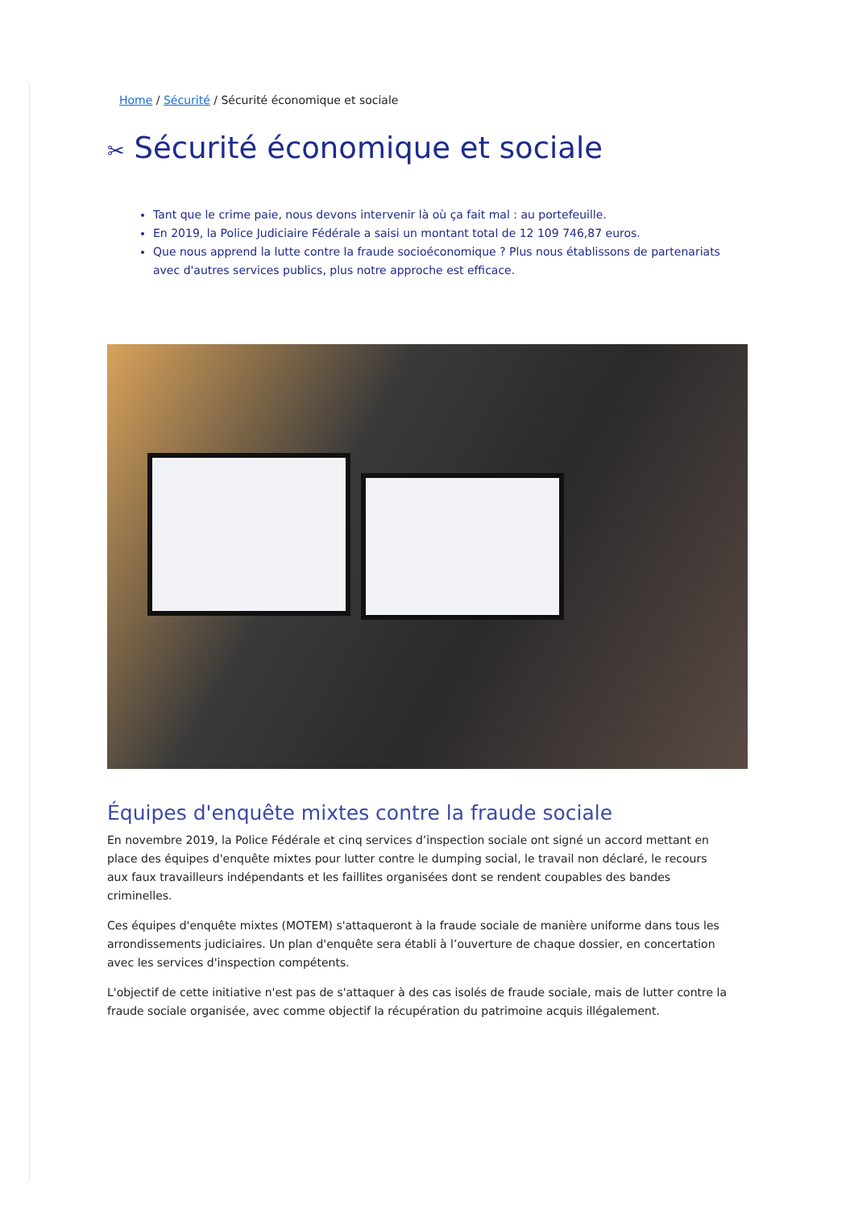Home / Sécurité / Sécurité économique et sociale
✂ Sécurité économique et sociale
Tant que le crime paie, nous devons intervenir là où ça fait mal : au portefeuille.
En 2019, la Police Judiciaire Fédérale a saisi un montant total de 12 109 746,87 euros.
Que nous apprend la lutte contre la fraude socioéconomique ? Plus nous établissons de partenariats avec d'autres services publics, plus notre approche est efficace.
Équipes d'enquête mixtes contre la fraude sociale
En novembre 2019, la Police Fédérale et cinq services d’inspection sociale ont signé un accord mettant en place des équipes d'enquête mixtes pour lutter contre le dumping social, le travail non déclaré, le recours aux faux travailleurs indépendants et les faillites organisées dont se rendent coupables des bandes criminelles.
Ces équipes d'enquête mixtes (MOTEM) s'attaqueront à la fraude sociale de manière uniforme dans tous les arrondissements judiciaires. Un plan d'enquête sera établi à l’ouverture de chaque dossier, en concertation avec les services d'inspection compétents.
L'objectif de cette initiative n'est pas de s'attaquer à des cas isolés de fraude sociale, mais de lutter contre la fraude sociale organisée, avec comme objectif la récupération du patrimoine acquis illégalement.